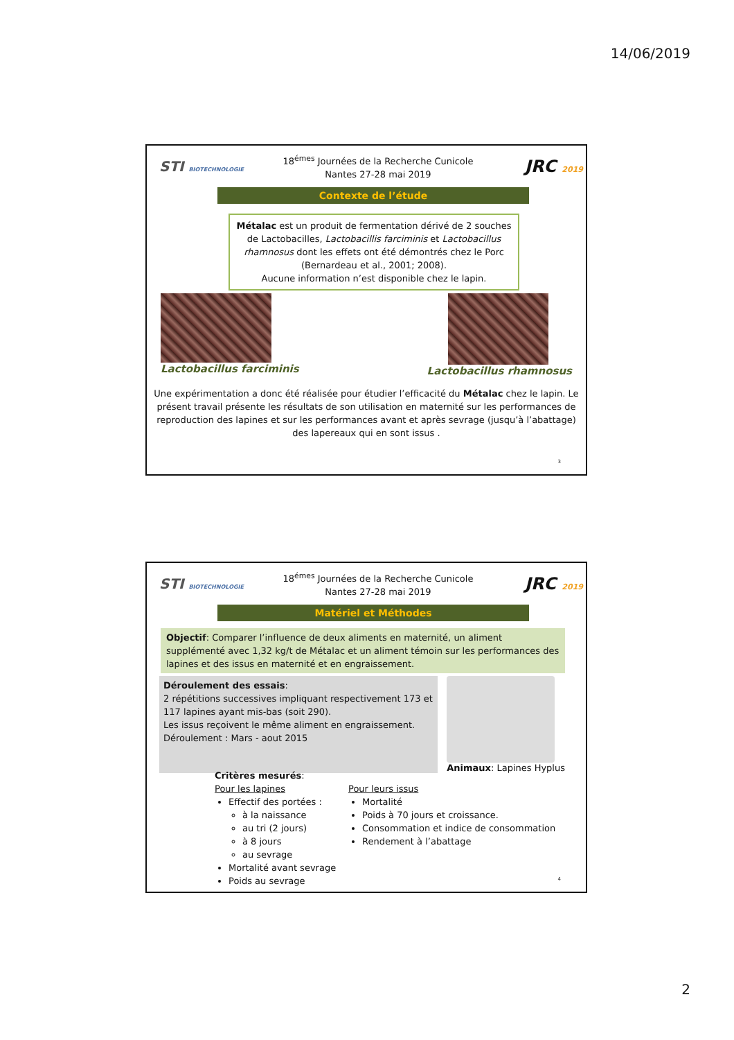14/06/2019
STI BIOTECHNOLOGIE
18<sup>émes</sup> Journées de la Recherche Cunicole
Nantes 27-28 mai 2019
JRC 2019
Contexte de l’étude
Métalac est un produit de fermentation dérivé de 2 souches de Lactobacilles, Lactobacillis farciminis et Lactobacillus rhamnosus dont les effets ont été démontrés chez le Porc (Bernardeau et al., 2001; 2008).
Aucune information n’est disponible chez le lapin.
Lactobacillus farciminis Lactobacillus rhamnosus
Une expérimentation a donc été réalisée pour étudier l’efficacité du Métalac chez le lapin. Le présent travail présente les résultats de son utilisation en maternité sur les performances de reproduction des lapines et sur les performances avant et après sevrage (jusqu’à l’abattage) des lapereaux qui en sont issus .
3
STI BIOTECHNOLOGIE
18<sup>émes</sup> Journées de la Recherche Cunicole
Nantes 27-28 mai 2019
JRC 2019
Matériel et Méthodes
Objectif: Comparer l’influence de deux aliments en maternité, un aliment supplémenté avec 1,32 kg/t de Métalac et un aliment témoin sur les performances des lapines et des issus en maternité et en engraissement.
Déroulement des essais:
2 répétitions successives impliquant respectivement 173 et 117 lapines ayant mis-bas (soit 290).
Les issus reçoivent le même aliment en engraissement.
Déroulement : Mars - aout 2015
Animaux: Lapines Hyplus
Critères mesurés:
Pour les lapines
Effectif des portées :
à la naissance
au tri (2 jours)
à 8 jours
au sevrage
Mortalité avant sevrage
Poids au sevrage
Pour leurs issus
Mortalité
Poids à 70 jours et croissance.
Consommation et indice de consommation
Rendement à l’abattage
4
2